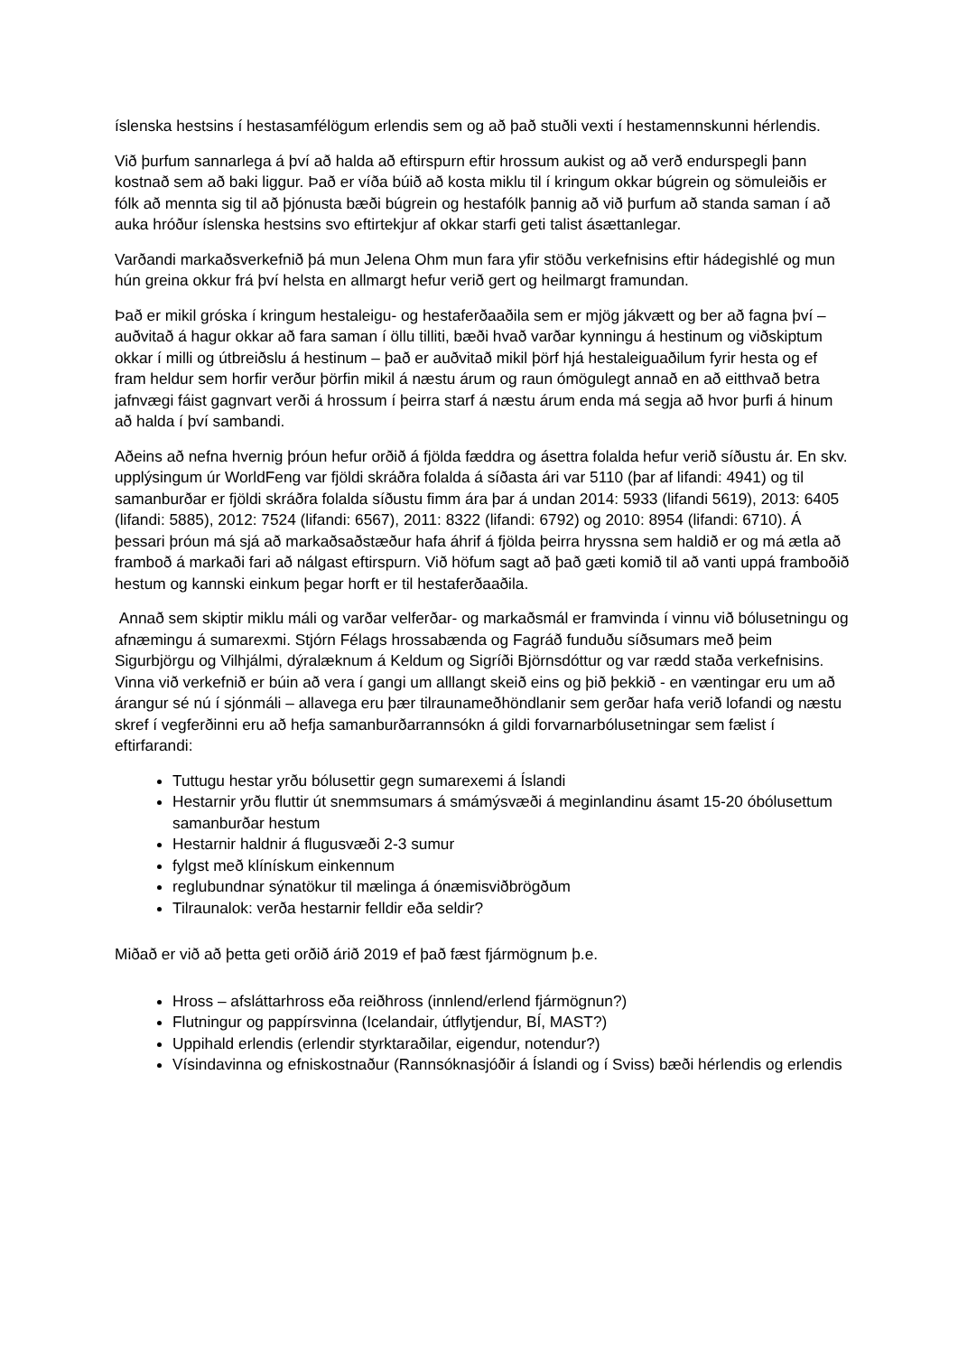íslenska hestsins í hestasamfélögum erlendis sem og að það stuðli vexti í hestamennskunni hérlendis.
Við þurfum sannarlega á því að halda að eftirspurn eftir hrossum aukist og að verð endurspegli þann kostnað sem að baki liggur. Það er víða búið að kosta miklu til í kringum okkar búgrein og sömuleiðis er fólk að mennta sig til að þjónusta bæði búgrein og hestafólk þannig að við þurfum að standa saman í að auka hróður íslenska hestsins svo eftirtekjur af okkar starfi geti talist ásættanlegar.
Varðandi markaðsverkefnið þá mun Jelena Ohm mun fara yfir stöðu verkefnisins eftir hádegishlé og mun hún greina okkur frá því helsta en allmargt hefur verið gert og heilmargt framundan.
Það er mikil gróska í kringum hestaleigu- og hestaferðaaðila sem er mjög jákvætt og ber að fagna því – auðvitað á hagur okkar að fara saman í öllu tilliti, bæði hvað varðar kynningu á hestinum og viðskiptum okkar í milli og útbreiðslu á hestinum – það er auðvitað mikil þörf hjá hestaleiguaðilum fyrir hesta og ef fram heldur sem horfir verður þörfin mikil á næstu árum og raun ómögulegt annað en að eitthvað betra jafnvægi fáist gagnvart verði á hrossum í þeirra starf á næstu árum enda má segja að hvor þurfi á hinum að halda í því sambandi.
Aðeins að nefna hvernig þróun hefur orðið á fjölda fæddra og ásettra folalda hefur verið síðustu ár. En skv. upplýsingum úr WorldFeng var fjöldi skráðra folalda á síðasta ári var 5110 (þar af lifandi: 4941) og til samanburðar er fjöldi skráðra folalda síðustu fimm ára þar á undan 2014: 5933 (lifandi 5619), 2013: 6405 (lifandi: 5885), 2012: 7524 (lifandi: 6567), 2011: 8322 (lifandi: 6792) og 2010: 8954 (lifandi: 6710). Á þessari þróun má sjá að markaðsaðstæður hafa áhrif á fjölda þeirra hryssna sem haldið er og má ætla að framboð á markaði fari að nálgast eftirspurn. Við höfum sagt að það gæti komið til að vanti uppá framboðið hestum og kannski einkum þegar horft er til hestaferðaaðila.
Annað sem skiptir miklu máli og varðar velferðar- og markaðsmál er framvinda í vinnu við bólusetningu og afnæmingu á sumarexmi. Stjórn Félags hrossabænda og Fagráð funduðu síðsumars með þeim Sigurbjörgu og Vilhjálmi, dýralæknum á Keldum og Sigríði Björnsdóttur og var rædd staða verkefnisins. Vinna við verkefnið er búin að vera í gangi um alllangt skeið eins og þið þekkið - en væntingar eru um að árangur sé nú í sjónmáli – allavega eru þær tilraunameðhöndlanir sem gerðar hafa verið lofandi og næstu skref í vegferðinni eru að hefja samanburðarrannsókn á gildi forvarnarbólusetningar sem fælist í eftirfarandi:
Tuttugu hestar yrðu bólusettir gegn sumarexemi á Íslandi
Hestarnir yrðu fluttir út snemmsumars á smámýsvæði á meginlandinu ásamt 15-20 óbólusettum samanburðar hestum
Hestarnir haldnir á flugusvæði 2-3 sumur
fylgst með klínískum einkennum
reglubundnar sýnatökur til mælinga á ónæmisviðbrögðum
Tilraunalok: verða hestarnir felldir eða seldir?
Miðað er við að þetta geti orðið árið 2019 ef það fæst fjármögnum þ.e.
Hross – afsláttarhross eða reiðhross (innlend/erlend fjármögnun?)
Flutningur og pappírsvinna (Icelandair, útflytjendur, BÍ, MAST?)
Uppihald erlendis (erlendir styrktaraðilar, eigendur, notendur?)
Vísindavinna og efniskostnaður (Rannsóknasjóðir á Íslandi og í Sviss) bæði hérlendis og erlendis